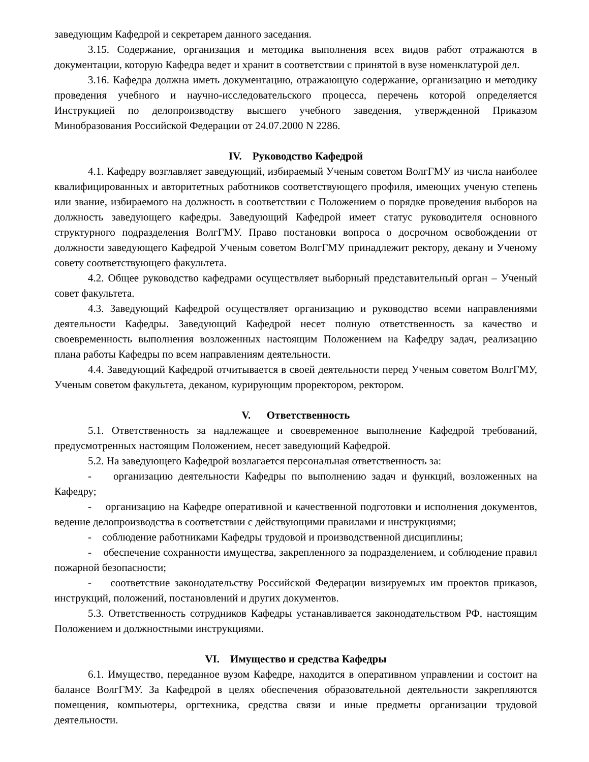заведующим Кафедрой и секретарем данного заседания.
3.15. Содержание, организация и методика выполнения всех видов работ отражаются в документации, которую Кафедра ведет и хранит в соответствии с принятой в вузе номенклатурой дел.
3.16. Кафедра должна иметь документацию, отражающую содержание, организацию и методику проведения учебного и научно-исследовательского процесса, перечень которой определяется Инструкцией по делопроизводству высшего учебного заведения, утвержденной Приказом Минобразования Российской Федерации от 24.07.2000 N 2286.
IV. Руководство Кафедрой
4.1. Кафедру возглавляет заведующий, избираемый Ученым советом ВолгГМУ из числа наиболее квалифицированных и авторитетных работников соответствующего профиля, имеющих ученую степень или звание, избираемого на должность в соответствии с Положением о порядке проведения выборов на должность заведующего кафедры. Заведующий Кафедрой имеет статус руководителя основного структурного подразделения ВолгГМУ. Право постановки вопроса о досрочном освобождении от должности заведующего Кафедрой Ученым советом ВолгГМУ принадлежит ректору, декану и Ученому совету соответствующего факультета.
4.2. Общее руководство кафедрами осуществляет выборный представительный орган – Ученый совет факультета.
4.3. Заведующий Кафедрой осуществляет организацию и руководство всеми направлениями деятельности Кафедры. Заведующий Кафедрой несет полную ответственность за качество и своевременность выполнения возложенных настоящим Положением на Кафедру задач, реализацию плана работы Кафедры по всем направлениям деятельности.
4.4. Заведующий Кафедрой отчитывается в своей деятельности перед Ученым советом ВолгГМУ, Ученым советом факультета, деканом, курирующим проректором, ректором.
V. Ответственность
5.1. Ответственность за надлежащее и своевременное выполнение Кафедрой требований, предусмотренных настоящим Положением, несет заведующий Кафедрой.
5.2. На заведующего Кафедрой возлагается персональная ответственность за:
- организацию деятельности Кафедры по выполнению задач и функций, возложенных на Кафедру;
- организацию на Кафедре оперативной и качественной подготовки и исполнения документов, ведение делопроизводства в соответствии с действующими правилами и инструкциями;
- соблюдение работниками Кафедры трудовой и производственной дисциплины;
- обеспечение сохранности имущества, закрепленного за подразделением, и соблюдение правил пожарной безопасности;
- соответствие законодательству Российской Федерации визируемых им проектов приказов, инструкций, положений, постановлений и других документов.
5.3. Ответственность сотрудников Кафедры устанавливается законодательством РФ, настоящим Положением и должностными инструкциями.
VI. Имущество и средства Кафедры
6.1. Имущество, переданное вузом Кафедре, находится в оперативном управлении и состоит на балансе ВолгГМУ. За Кафедрой в целях обеспечения образовательной деятельности закрепляются помещения, компьютеры, оргтехника, средства связи и иные предметы организации трудовой деятельности.